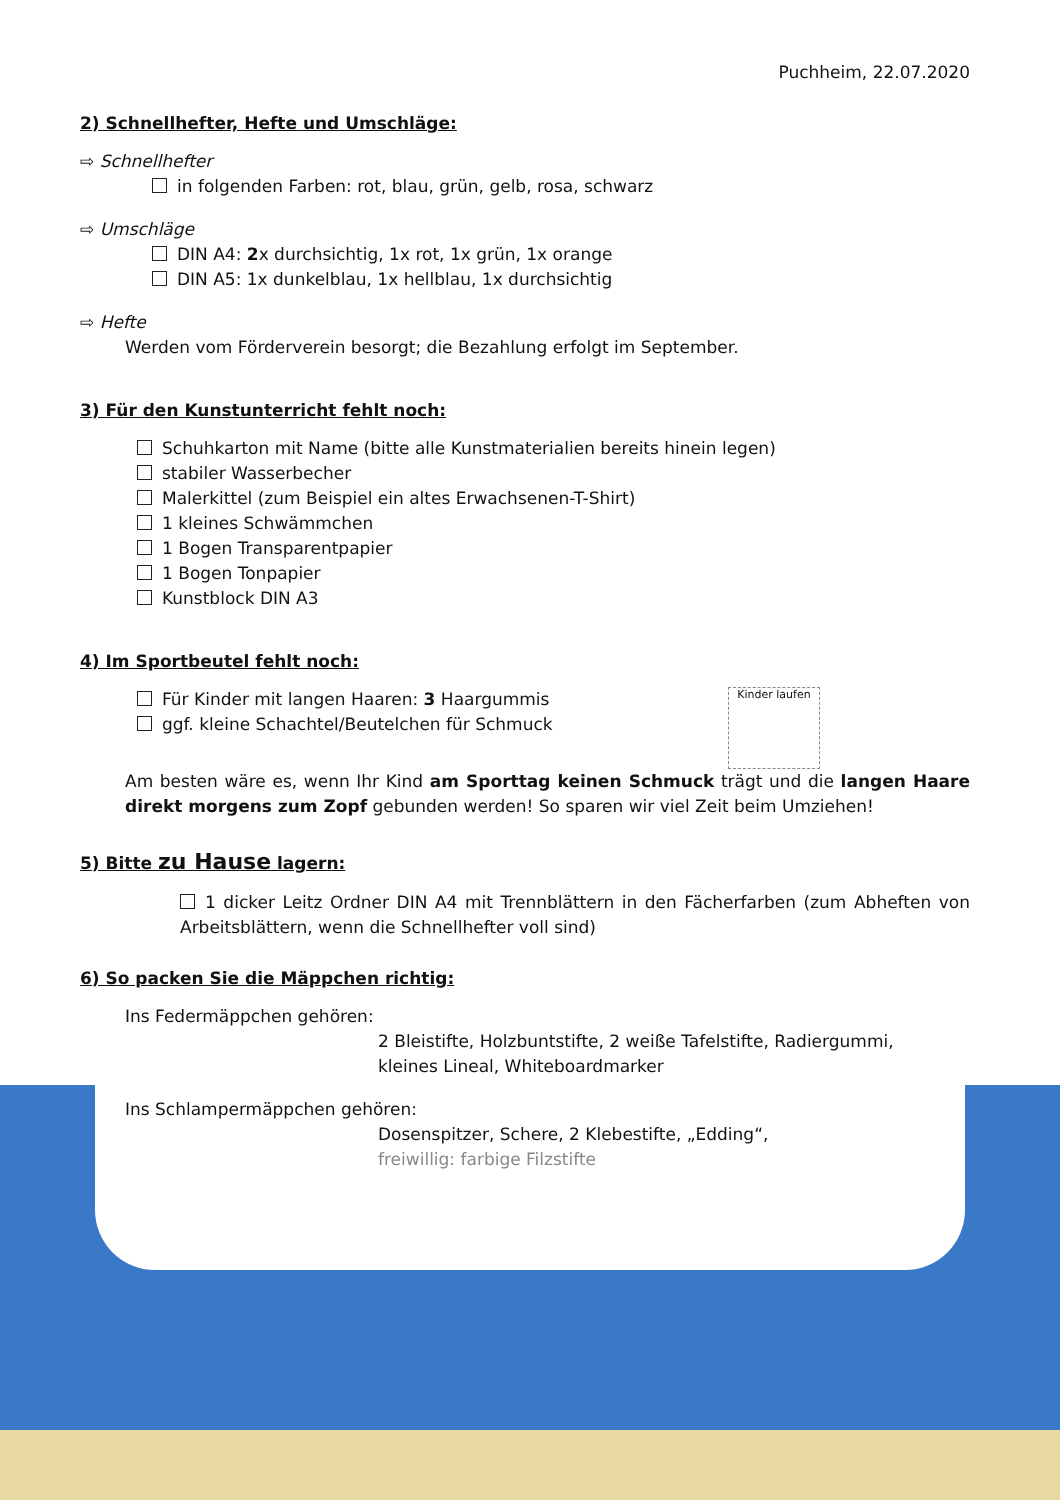Puchheim, 22.07.2020
2) Schnellhefter, Hefte und Umschläge:
⇨ Schnellhefter
in folgenden Farben: rot, blau, grün, gelb, rosa, schwarz
⇨ Umschläge
DIN A4: 2x durchsichtig, 1x rot, 1x grün, 1x orange
DIN A5: 1x dunkelblau, 1x hellblau, 1x durchsichtig
⇨ Hefte
Werden vom Förderverein besorgt; die Bezahlung erfolgt im September.
3) Für den Kunstunterricht fehlt noch:
Schuhkarton mit Name (bitte alle Kunstmaterialien bereits hinein legen)
stabiler Wasserbecher
Malerkittel (zum Beispiel ein altes Erwachsenen-T-Shirt)
1 kleines Schwämmchen
1 Bogen Transparentpapier
1 Bogen Tonpapier
Kunstblock DIN A3
4) Im Sportbeutel fehlt noch:
Kinder laufen
Für Kinder mit langen Haaren: 3 Haargummis
ggf. kleine Schachtel/Beutelchen für Schmuck
Am besten wäre es, wenn Ihr Kind am Sporttag keinen Schmuck trägt und die langen Haare direkt morgens zum Zopf gebunden werden! So sparen wir viel Zeit beim Umziehen!
5) Bitte zu Hause lagern:
1 dicker Leitz Ordner DIN A4 mit Trennblättern in den Fächerfarben (zum Abheften von Arbeitsblättern, wenn die Schnellhefter voll sind)
6) So packen Sie die Mäppchen richtig:
Ins Federmäppchen gehören:
2 Bleistifte, Holzbuntstifte, 2 weiße Tafelstifte, Radiergummi,
kleines Lineal, Whiteboardmarker
Ins Schlampermäppchen gehören:
Dosenspitzer, Schere, 2 Klebestifte, „Edding“,
freiwillig: farbige Filzstifte